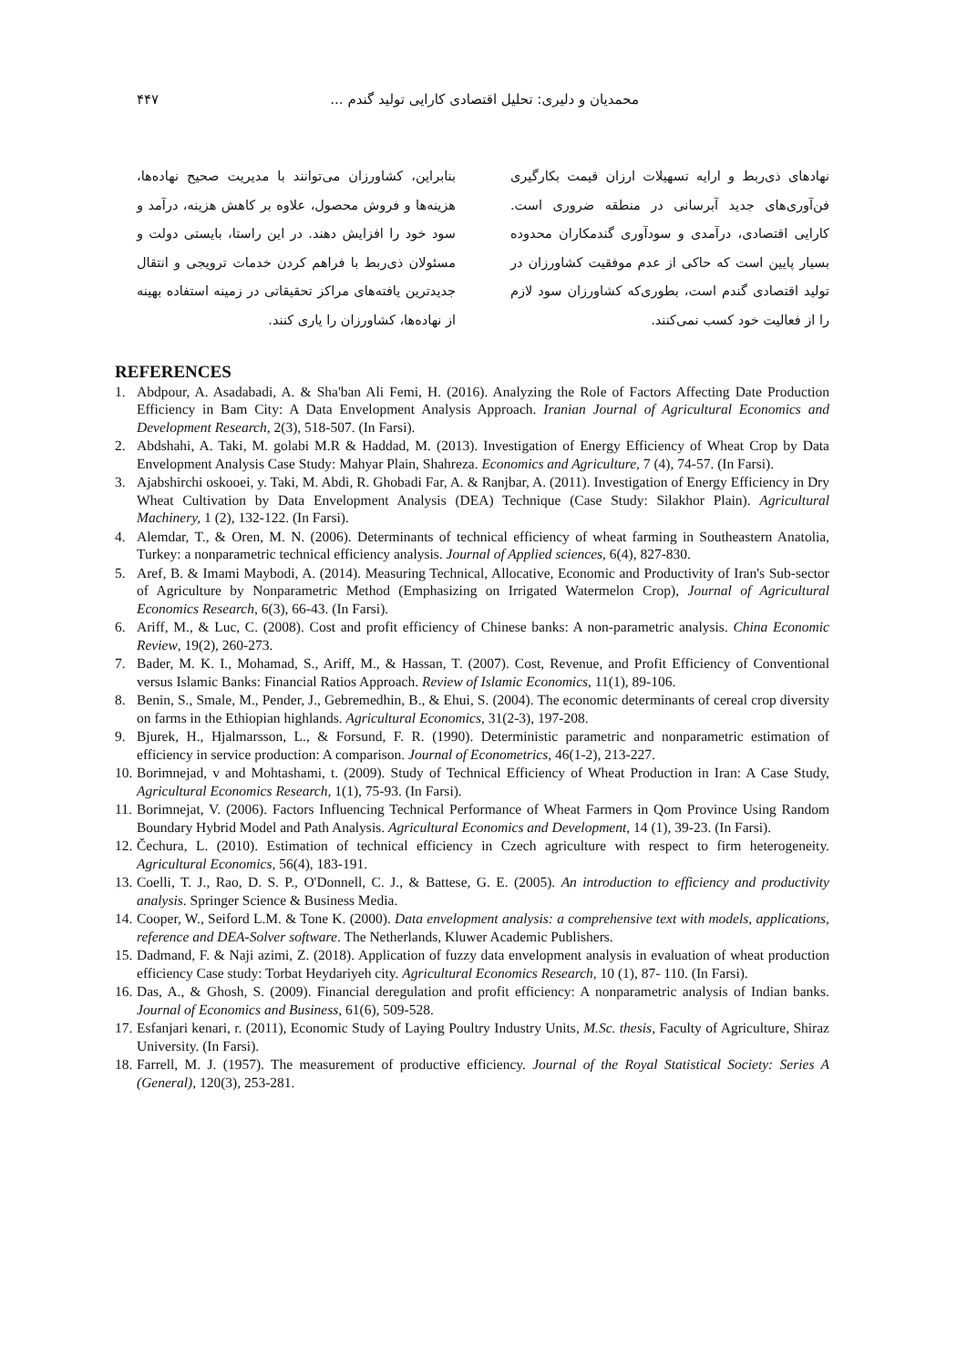محمدیان و دلیری: تحلیل اقتصادی کارایی تولید گندم ... ۴۴۷
نهادهای ذی‌ربط و ارایه تسهیلات ارزان قیمت بکارگیری فن‌آوری‌های جدید آبرسانی در منطقه ضروری است. کارایی اقتصادی، درآمدی و سودآوری گندمکاران محدوده بسیار پایین است که حاکی از عدم موفقیت کشاورزان در تولید اقتصادی گندم است، بطوری‌که کشاورزان سود لازم را از فعالیت خود کسب نمی‌کنند.
بنابراین، کشاورزان می‌توانند با مدیریت صحیح نهاده‌ها، هزینه‌ها و فروش محصول، علاوه بر کاهش هزینه، درآمد و سود خود را افزایش دهند. در این راستا، بایستی دولت و مسئولان ذی‌ربط با فراهم کردن خدمات ترویجی و انتقال جدیدترین یافته‌های مراکز تحقیقاتی در زمینه استفاده بهینه از نهاده‌ها، کشاورزان را یاری کنند.
REFERENCES
1. Abdpour, A. Asadabadi, A. & Sha'ban Ali Femi, H. (2016). Analyzing the Role of Factors Affecting Date Production Efficiency in Bam City: A Data Envelopment Analysis Approach. Iranian Journal of Agricultural Economics and Development Research, 2(3), 518-507. (In Farsi).
2. Abdshahi, A. Taki, M. golabi M.R & Haddad, M. (2013). Investigation of Energy Efficiency of Wheat Crop by Data Envelopment Analysis Case Study: Mahyar Plain, Shahreza. Economics and Agriculture, 7 (4), 74-57. (In Farsi).
3. Ajabshirchi oskooei, y. Taki, M. Abdi, R. Ghobadi Far, A. & Ranjbar, A. (2011). Investigation of Energy Efficiency in Dry Wheat Cultivation by Data Envelopment Analysis (DEA) Technique (Case Study: Silakhor Plain). Agricultural Machinery, 1 (2), 132-122. (In Farsi).
4. Alemdar, T., & Oren, M. N. (2006). Determinants of technical efficiency of wheat farming in Southeastern Anatolia, Turkey: a nonparametric technical efficiency analysis. Journal of Applied sciences, 6(4), 827-830.
5. Aref, B. & Imami Maybodi, A. (2014). Measuring Technical, Allocative, Economic and Productivity of Iran's Sub-sector of Agriculture by Nonparametric Method (Emphasizing on Irrigated Watermelon Crop), Journal of Agricultural Economics Research, 6(3), 66-43. (In Farsi).
6. Ariff, M., & Luc, C. (2008). Cost and profit efficiency of Chinese banks: A non-parametric analysis. China Economic Review, 19(2), 260-273.
7. Bader, M. K. I., Mohamad, S., Ariff, M., & Hassan, T. (2007). Cost, Revenue, and Profit Efficiency of Conventional versus Islamic Banks: Financial Ratios Approach. Review of Islamic Economics, 11(1), 89-106.
8. Benin, S., Smale, M., Pender, J., Gebremedhin, B., & Ehui, S. (2004). The economic determinants of cereal crop diversity on farms in the Ethiopian highlands. Agricultural Economics, 31(2-3), 197-208.
9. Bjurek, H., Hjalmarsson, L., & Forsund, F. R. (1990). Deterministic parametric and nonparametric estimation of efficiency in service production: A comparison. Journal of Econometrics, 46(1-2), 213-227.
10. Borimnejad, v and Mohtashami, t. (2009). Study of Technical Efficiency of Wheat Production in Iran: A Case Study, Agricultural Economics Research, 1(1), 75-93. (In Farsi).
11. Borimnejat, V. (2006). Factors Influencing Technical Performance of Wheat Farmers in Qom Province Using Random Boundary Hybrid Model and Path Analysis. Agricultural Economics and Development, 14 (1), 39-23. (In Farsi).
12. Čechura, L. (2010). Estimation of technical efficiency in Czech agriculture with respect to firm heterogeneity. Agricultural Economics, 56(4), 183-191.
13. Coelli, T. J., Rao, D. S. P., O'Donnell, C. J., & Battese, G. E. (2005). An introduction to efficiency and productivity analysis. Springer Science & Business Media.
14. Cooper, W., Seiford L.M. & Tone K. (2000). Data envelopment analysis: a comprehensive text with models, applications, reference and DEA-Solver software. The Netherlands, Kluwer Academic Publishers.
15. Dadmand, F. & Naji azimi, Z. (2018). Application of fuzzy data envelopment analysis in evaluation of wheat production efficiency Case study: Torbat Heydariyeh city. Agricultural Economics Research, 10 (1), 87- 110. (In Farsi).
16. Das, A., & Ghosh, S. (2009). Financial deregulation and profit efficiency: A nonparametric analysis of Indian banks. Journal of Economics and Business, 61(6), 509-528.
17. Esfanjari kenari, r. (2011), Economic Study of Laying Poultry Industry Units, M.Sc. thesis, Faculty of Agriculture, Shiraz University. (In Farsi).
18. Farrell, M. J. (1957). The measurement of productive efficiency. Journal of the Royal Statistical Society: Series A (General), 120(3), 253-281.